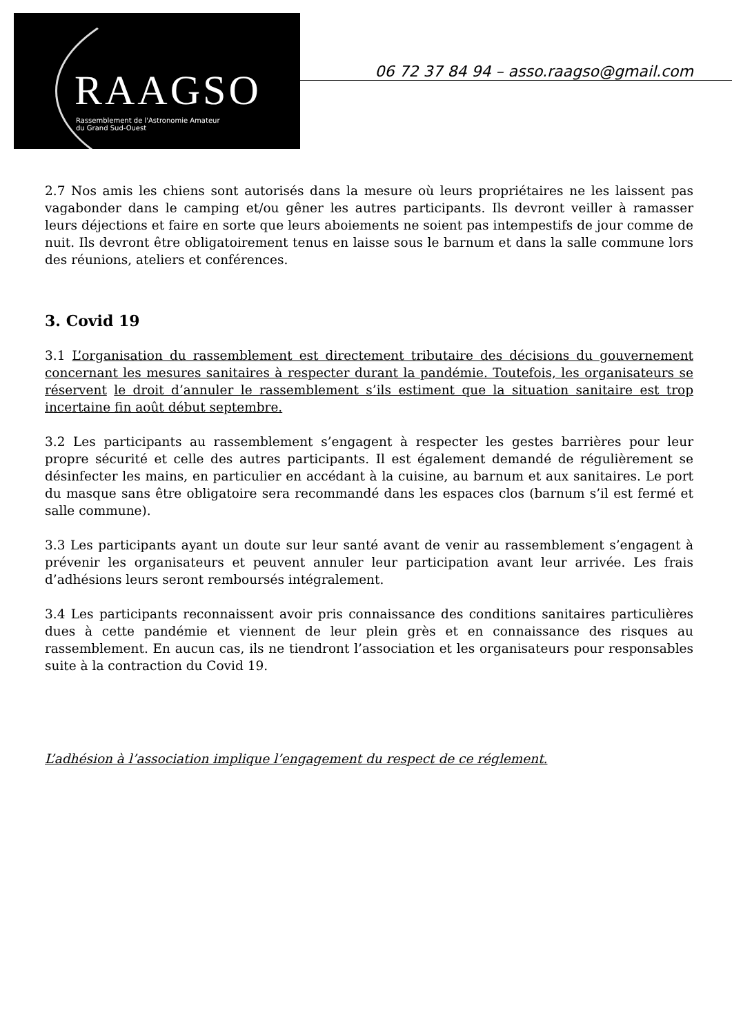RAAGSO
Rassemblement de l'Astronomie Amateur
du Grand Sud-Ouest
06 72 37 84 94 – asso.raagso@gmail.com
2.7 Nos amis les chiens sont autorisés dans la mesure où leurs propriétaires ne les laissent pas vagabonder dans le camping et/ou gêner les autres participants. Ils devront veiller à ramasser leurs déjections et faire en sorte que leurs aboiements ne soient pas intempestifs de jour comme de nuit. Ils devront être obligatoirement tenus en laisse sous le barnum et dans la salle commune lors des réunions, ateliers et conférences.
3. Covid 19
3.1 L’organisation du rassemblement est directement tributaire des décisions du gouvernement concernant les mesures sanitaires à respecter durant la pandémie. Toutefois, les organisateurs se réservent le droit d’annuler le rassemblement s’ils estiment que la situation sanitaire est trop incertaine fin août début septembre.
3.2 Les participants au rassemblement s’engagent à respecter les gestes barrières pour leur propre sécurité et celle des autres participants. Il est également demandé de régulièrement se désinfecter les mains, en particulier en accédant à la cuisine, au barnum et aux sanitaires. Le port du masque sans être obligatoire sera recommandé dans les espaces clos (barnum s’il est fermé et salle commune).
3.3 Les participants ayant un doute sur leur santé avant de venir au rassemblement s’engagent à prévenir les organisateurs et peuvent annuler leur participation avant leur arrivée. Les frais d’adhésions leurs seront remboursés intégralement.
3.4 Les participants reconnaissent avoir pris connaissance des conditions sanitaires particulières dues à cette pandémie et viennent de leur plein grès et en connaissance des risques au rassemblement. En aucun cas, ils ne tiendront l’association et les organisateurs pour responsables suite à la contraction du Covid 19.
L’adhésion à l’association implique l’engagement du respect de ce réglement.